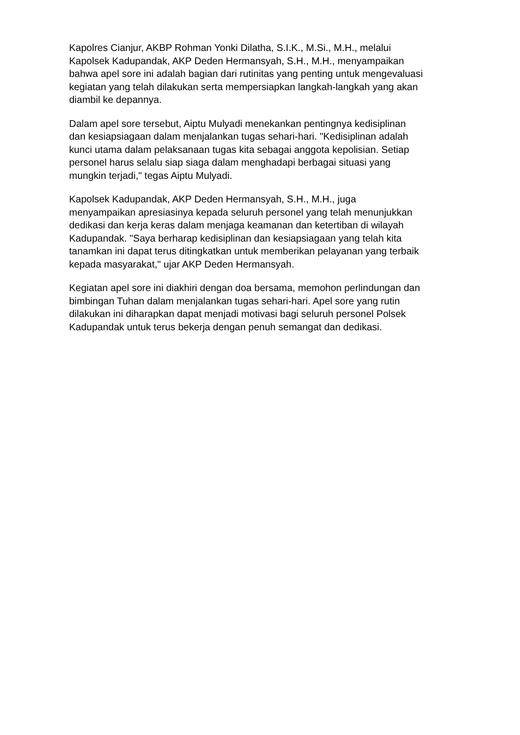Kapolres Cianjur, AKBP Rohman Yonki Dilatha, S.I.K., M.Si., M.H., melalui
Kapolsek Kadupandak, AKP Deden Hermansyah, S.H., M.H., menyampaikan
bahwa apel sore ini adalah bagian dari rutinitas yang penting untuk mengevaluasi
kegiatan yang telah dilakukan serta mempersiapkan langkah-langkah yang akan
diambil ke depannya.
Dalam apel sore tersebut, Aiptu Mulyadi menekankan pentingnya kedisiplinan
dan kesiapsiagaan dalam menjalankan tugas sehari-hari. "Kedisiplinan adalah
kunci utama dalam pelaksanaan tugas kita sebagai anggota kepolisian. Setiap
personel harus selalu siap siaga dalam menghadapi berbagai situasi yang
mungkin terjadi," tegas Aiptu Mulyadi.
Kapolsek Kadupandak, AKP Deden Hermansyah, S.H., M.H., juga
menyampaikan apresiasinya kepada seluruh personel yang telah menunjukkan
dedikasi dan kerja keras dalam menjaga keamanan dan ketertiban di wilayah
Kadupandak. "Saya berharap kedisiplinan dan kesiapsiagaan yang telah kita
tanamkan ini dapat terus ditingkatkan untuk memberikan pelayanan yang terbaik
kepada masyarakat," ujar AKP Deden Hermansyah.
Kegiatan apel sore ini diakhiri dengan doa bersama, memohon perlindungan dan
bimbingan Tuhan dalam menjalankan tugas sehari-hari. Apel sore yang rutin
dilakukan ini diharapkan dapat menjadi motivasi bagi seluruh personel Polsek
Kadupandak untuk terus bekerja dengan penuh semangat dan dedikasi.